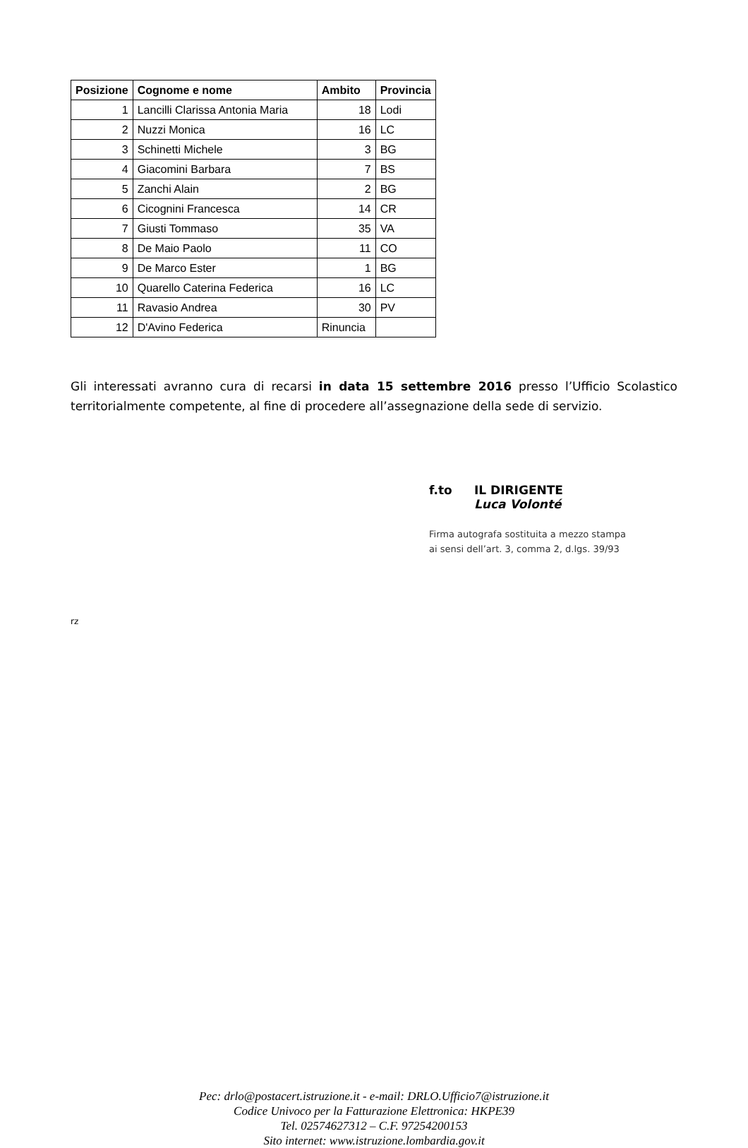| Posizione | Cognome e nome | Ambito | Provincia |
| --- | --- | --- | --- |
| 1 | Lancilli Clarissa Antonia Maria | 18 | Lodi |
| 2 | Nuzzi Monica | 16 | LC |
| 3 | Schinetti Michele | 3 | BG |
| 4 | Giacomini Barbara | 7 | BS |
| 5 | Zanchi Alain | 2 | BG |
| 6 | Cicognini Francesca | 14 | CR |
| 7 | Giusti Tommaso | 35 | VA |
| 8 | De Maio Paolo | 11 | CO |
| 9 | De Marco Ester | 1 | BG |
| 10 | Quarello Caterina Federica | 16 | LC |
| 11 | Ravasio Andrea | 30 | PV |
| 12 | D'Avino Federica | Rinuncia | |
Gli interessati avranno cura di recarsi in data 15 settembre 2016 presso l’Ufficio Scolastico territorialmente competente, al fine di procedere all’assegnazione della sede di servizio.
f.to IL DIRIGENTE
Luca Volonté
Firma autografa sostituita a mezzo stampa
ai sensi dell’art. 3, comma 2, d.lgs. 39/93
rz
Pec: drlo@postacert.istruzione.it - e-mail: DRLO.Ufficio7@istruzione.it
Codice Univoco per la Fatturazione Elettronica: HKPE39
Tel. 02574627312 – C.F. 97254200153
Sito internet: www.istruzione.lombardia.gov.it